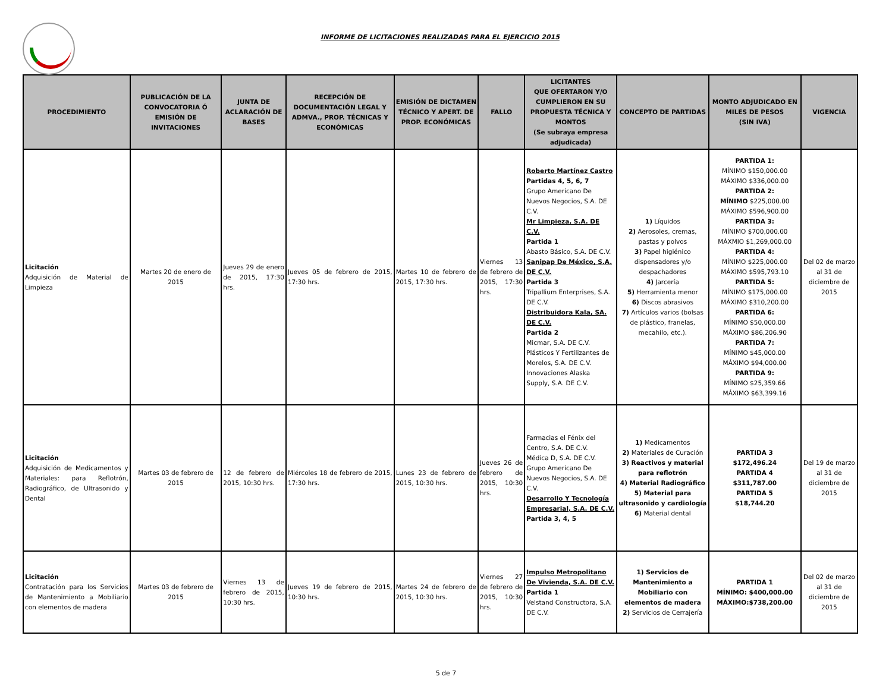INFORME DE LICITACIONES REALIZADAS PARA EL EJERCICIO 2015
| PROCEDIMIENTO | PUBLICACIÓN DE LA CONVOCATORIA Ó EMISIÓN DE INVITACIONES | JUNTA DE ACLARACIÓN DE BASES | RECEPCIÓN DE DOCUMENTACIÓN LEGAL Y ADMVA., PROP. TÉCNICAS Y ECONÓMICAS | EMISIÓN DE DICTAMEN TÉCNICO Y APERT. DE PROP. ECONÓMICAS | FALLO | LICITANTES QUE OFERTARON Y/O CUMPLIERON EN SU PROPUESTA TÉCNICA Y MONTOS (Se subraya empresa adjudicada) | CONCEPTO DE PARTIDAS | MONTO ADJUDICADO EN MILES DE PESOS (SIN IVA) | VIGENCIA |
| --- | --- | --- | --- | --- | --- | --- | --- | --- | --- |
| Licitación Adquisición de Material de Limpieza | Martes 20 de enero de 2015 | Jueves 29 de enero de 2015, 17:30 hrs. | Jueves 05 de febrero de 2015, 17:30 hrs. | Martes 10 de febrero de 2015, 17:30 hrs. | Viernes 13 de febrero de 2015, 17:30 hrs. | Roberto Martínez Castro Partidas 4, 5, 6, 7 Grupo Americano De Nuevos Negocios, S.A. DE C.V. Mr Limpieza, S.A. DE C.V. Partida 1 Abasto Básico, S.A. DE C.V. Sanipap De México, S.A. DE C.V. Partida 3 Tripallium Enterprises, S.A. DE C.V. Distribuidora Kala, SA. DE C.V. Partida 2 Micmar, S.A. DE C.V. Plásticos Y Fertilizantes de Morelos, S.A. DE C.V. Innovaciones Alaska Supply, S.A. DE C.V. | 1) Líquidos 2) Aerosoles, cremas, pastas y polvos 3) Papel higiénico dispensadores y/o despachadores 4) Jarcería 5) Herramienta menor 6) Discos abrasivos 7) Artículos varios (bolsas de plástico, franelas, mecahilo, etc.). | PARTIDA 1: MÍNIMO $150,000.00 MÁXIMO $336,000.00 PARTIDA 2: MÍNIMO $225,000.00 MÁXIMO $596,900.00 PARTIDA 3: MÍNIMO $700,000.00 MÁXMIO $1,269,000.00 PARTIDA 4: MÍNIMO $225,000.00 MÁXIMO $595,793.10 PARTIDA 5: MÍNIMO $175,000.00 MÁXIMO $310,200.00 PARTIDA 6: MÍNIMO $50,000.00 MÁXIMO $86,206.90 PARTIDA 7: MÍNIMO $45,000.00 MÁXIMO $94,000.00 PARTIDA 9: MÍNIMO $25,359.66 MÁXIMO $63,399.16 | Del 02 de marzo al 31 de diciembre de 2015 |
| Licitación Adquisición de Medicamentos y Materiales: para Reflotrón, Radiográfico, de Ultrasonido y Dental | Martes 03 de febrero de 2015 | 12 de febrero de 2015, 10:30 hrs. | Miércoles 18 de febrero de 2015, 17:30 hrs. | Lunes 23 de febrero de 2015, 10:30 hrs. | Jueves 26 de febrero de 2015, 10:30 hrs. | Farmacias el Fénix del Centro, S.A. DE C.V. Médica D, S.A. DE C.V. Grupo Americano De Nuevos Negocios, S.A. DE C.V. Desarrollo Y Tecnología Empresarial, S.A. DE C.V. Partida 3, 4, 5 | 1) Medicamentos 2) Materiales de Curación 3) Reactivos y material para reflotrón 4) Material Radiográfico 5) Material para ultrasonido y cardiología 6) Material dental | PARTIDA 3 $172,496.24 PARTIDA 4 $311,787.00 PARTIDA 5 $18,744.20 | Del 19 de marzo al 31 de diciembre de 2015 |
| Licitación Contratación para los Servicios de Mantenimiento a Mobiliario con elementos de madera | Martes 03 de febrero de 2015 | Viernes 13 de febrero de 2015, 10:30 hrs. | Jueves 19 de febrero de 2015, 10:30 hrs. | Martes 24 de febrero de 2015, 10:30 hrs. | Viernes 27 de febrero de 2015, 10:30 hrs. | Impulso Metropolitano De Vivienda, S.A. DE C.V. Partida 1 Velstand Constructora, S.A. DE C.V. | 1) Servicios de Mantenimiento a Mobiliario con elementos de madera 2) Servicios de Cerrajería | PARTIDA 1 MÍNIMO: $400,000.00 MÁXIMO:$738,200.00 | Del 02 de marzo al 31 de diciembre de 2015 |
5 de 7